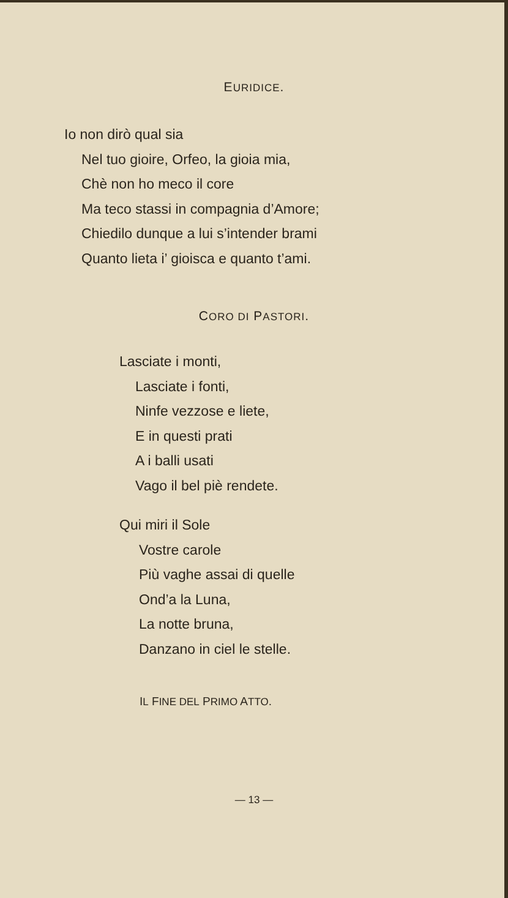EURIDICE.
Io non dirò qual sia
Nel tuo gioire, Orfeo, la gioia mia,
Chè non ho meco il core
Ma teco stassi in compagnia d’Amore;
Chiedilo dunque a lui s’intender brami
Quanto lieta i’ gioisca e quanto t’ami.
CORO DI PASTORI.
Lasciate i monti,
Lasciate i fonti,
Ninfe vezzose e liete,
E in questi prati
A i balli usati
Vago il bel piè rendete.
Qui miri il Sole
Vostre carole
Più vaghe assai di quelle
Ond’a la Luna,
La notte bruna,
Danzano in ciel le stelle.
IL FINE DEL PRIMO ATTO.
— 13 —